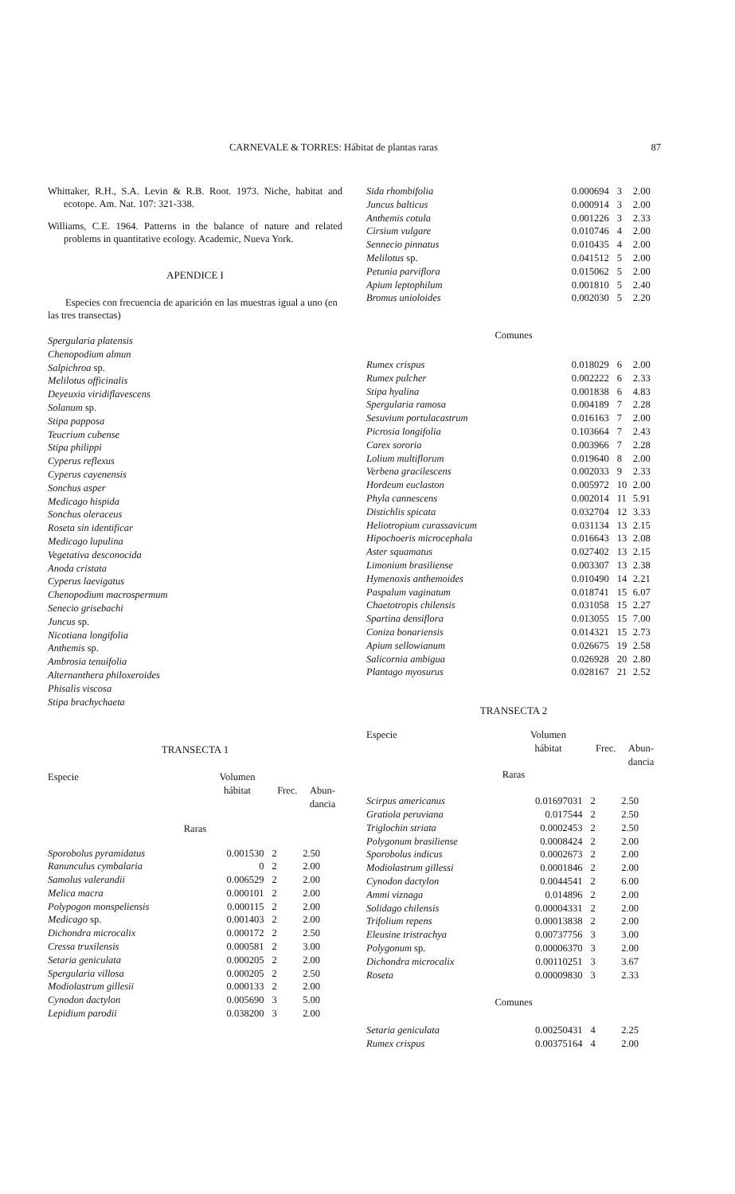CARNEVALE & TORRES: Hábitat de plantas raras 87
Whittaker, R.H., S.A. Levin & R.B. Root. 1973. Niche, habitat and ecotope. Am. Nat. 107: 321-338.
Williams, C.E. 1964. Patterns in the balance of nature and related problems in quantitative ecology. Academic, Nueva York.
APENDICE I
Especies con frecuencia de aparición en las muestras igual a uno (en las tres transectas)
Spergularia platensis
Chenopodium almun
Salpichroa sp.
Melilotus officinalis
Deyeuxia viridiflavescens
Solanum sp.
Stipa papposa
Teucrium cubense
Stipa philippi
Cyperus reflexus
Cyperus cayenensis
Sonchus asper
Medicago hispida
Sonchus oleraceus
Roseta sin identificar
Medicago lupulina
Vegetativa desconocida
Anoda cristata
Cyperus laevigatus
Chenopodium macrospermum
Senecio grisebachi
Juncus sp.
Nicotiana longifolia
Anthemis sp.
Ambrosia tenuifolia
Alternanthera philoxeroides
Phisalis viscosa
Stipa brachychaeta
TRANSECTA 1
| Especie | Volumen hábitat | Frec. | Abun- dancia |
| --- | --- | --- | --- |
| Raras | | | |
| Sporobolus pyramidatus | 0.001530 | 2 | 2.50 |
| Ranunculus cymbalaria | 0 | 2 | 2.00 |
| Samolus valerandii | 0.006529 | 2 | 2.00 |
| Melica macra | 0.000101 | 2 | 2.00 |
| Polypogon monspeliensis | 0.000115 | 2 | 2.00 |
| Medicago sp. | 0.001403 | 2 | 2.00 |
| Dichondra microcalix | 0.000172 | 2 | 2.50 |
| Cressa truxilensis | 0.000581 | 2 | 3.00 |
| Setaria geniculata | 0.000205 | 2 | 2.00 |
| Spergularia villosa | 0.000205 | 2 | 2.50 |
| Modiolastrum gillesii | 0.000133 | 2 | 2.00 |
| Cynodon dactylon | 0.005690 | 3 | 5.00 |
| Lepidium parodii | 0.038200 | 3 | 2.00 |
| Sida rhombifolia | 0.000694 | 3 | 2.00 |
| Juncus balticus | 0.000914 | 3 | 2.00 |
| Anthemis cotula | 0.001226 | 3 | 2.33 |
| Cirsium vulgare | 0.010746 | 4 | 2.00 |
| Sennecio pinnatus | 0.010435 | 4 | 2.00 |
| Melilotus sp. | 0.041512 | 5 | 2.00 |
| Petunia parviflora | 0.015062 | 5 | 2.00 |
| Apium leptophilum | 0.001810 | 5 | 2.40 |
| Bromus unioloides | 0.002030 | 5 | 2.20 |
| Comunes | | | |
| Rumex crispus | 0.018029 | 6 | 2.00 |
| Rumex pulcher | 0.002222 | 6 | 2.33 |
| Stipa hyalina | 0.001838 | 6 | 4.83 |
| Spergularia ramosa | 0.004189 | 7 | 2.28 |
| Sesuvium portulacastrum | 0.016163 | 7 | 2.00 |
| Picrosia longifolia | 0.103664 | 7 | 2.43 |
| Carex sororia | 0.003966 | 7 | 2.28 |
| Lolium multiflorum | 0.019640 | 8 | 2.00 |
| Verbena gracilescens | 0.002033 | 9 | 2.33 |
| Hordeum euclaston | 0.005972 | 10 | 2.00 |
| Phyla cannescens | 0.002014 | 11 | 5.91 |
| Distichlis spicata | 0.032704 | 12 | 3.33 |
| Heliotropium curassavicum | 0.031134 | 13 | 2.15 |
| Hipochoeris microcephala | 0.016643 | 13 | 2.08 |
| Aster squamatus | 0.027402 | 13 | 2.15 |
| Limonium brasiliense | 0.003307 | 13 | 2.38 |
| Hymenoxis anthemoides | 0.010490 | 14 | 2.21 |
| Paspalum vaginatum | 0.018741 | 15 | 6.07 |
| Chaetotropis chilensis | 0.031058 | 15 | 2.27 |
| Spartina densiflora | 0.013055 | 15 | 7.00 |
| Coniza bonariensis | 0.014321 | 15 | 2.73 |
| Apium sellowianum | 0.026675 | 19 | 2.58 |
| Salicornia ambigua | 0.026928 | 20 | 2.80 |
| Plantago myosurus | 0.028167 | 21 | 2.52 |
TRANSECTA 2
| Especie | Volumen hábitat | Frec. | Abun- dancia |
| --- | --- | --- | --- |
| Raras | | | |
| Scirpus americanus | 0.01697031 | 2 | 2.50 |
| Gratiola peruviana | 0.017544 | 2 | 2.50 |
| Triglochin striata | 0.0002453 | 2 | 2.50 |
| Polygonum brasiliense | 0.0008424 | 2 | 2.00 |
| Sporobolus indicus | 0.0002673 | 2 | 2.00 |
| Modiolastrum gillessi | 0.0001846 | 2 | 2.00 |
| Cynodon dactylon | 0.0044541 | 2 | 6.00 |
| Ammi viznaga | 0.014896 | 2 | 2.00 |
| Solidago chilensis | 0.00004331 | 2 | 2.00 |
| Trifolium repens | 0.00013838 | 2 | 2.00 |
| Eleusine tristrachya | 0.00737756 | 3 | 3.00 |
| Polygonum sp. | 0.00006370 | 3 | 2.00 |
| Dichondra microcalix | 0.00110251 | 3 | 3.67 |
| Roseta | 0.00009830 | 3 | 2.33 |
| Comunes | | | |
| Setaria geniculata | 0.00250431 | 4 | 2.25 |
| Rumex crispus | 0.00375164 | 4 | 2.00 |